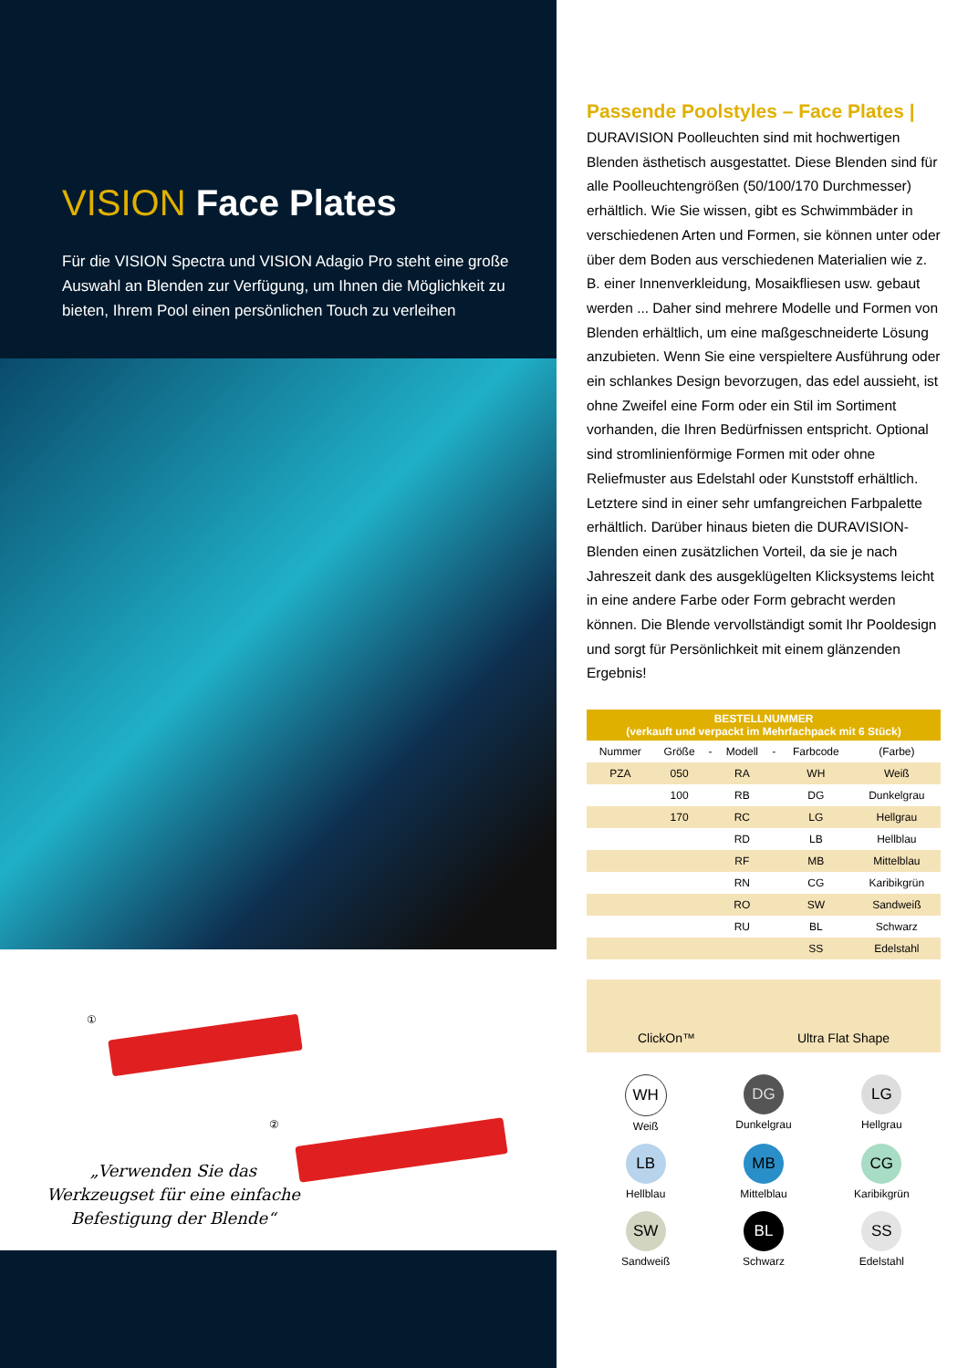VISION Face Plates
Für die VISION Spectra und VISION Adagio Pro steht eine große Auswahl an Blenden zur Verfügung, um Ihnen die Möglichkeit zu bieten, Ihrem Pool einen persönlichen Touch zu verleihen
①
②
„Verwenden Sie das Werkzeugset für eine einfache Befestigung der Blende“
Passende Poolstyles – Face Plates |
DURAVISION Poolleuchten sind mit hochwertigen Blenden ästhetisch ausgestattet. Diese Blenden sind für alle Poolleuchtengrößen (50/100/170 Durchmesser) erhältlich. Wie Sie wissen, gibt es Schwimmbäder in verschiedenen Arten und Formen, sie können unter oder über dem Boden aus verschiedenen Materialien wie z. B. einer Innenverkleidung, Mosaikfliesen usw. gebaut werden ... Daher sind mehrere Modelle und Formen von Blenden erhältlich, um eine maßgeschneiderte Lösung anzubieten. Wenn Sie eine verspieltere Ausführung oder ein schlankes Design bevorzugen, das edel aussieht, ist ohne Zweifel eine Form oder ein Stil im Sortiment vorhanden, die Ihren Bedürfnissen entspricht. Optional sind stromlinienförmige Formen mit oder ohne Reliefmuster aus Edelstahl oder Kunststoff erhältlich. Letztere sind in einer sehr umfangreichen Farbpalette erhältlich. Darüber hinaus bieten die DURAVISION-Blenden einen zusätzlichen Vorteil, da sie je nach Jahreszeit dank des ausgeklügelten Klicksystems leicht in eine andere Farbe oder Form gebracht werden können. Die Blende vervollständigt somit Ihr Pooldesign und sorgt für Persönlichkeit mit einem glänzenden Ergebnis!
| BESTELLNUMMER (verkauft und verpackt im Mehrfachpack mit 6 Stück) | | | | | | |
| --- | --- | --- | --- | --- | --- | --- |
| Nummer | Größe | - | Modell | - | Farbcode | (Farbe) |
| PZA | 050 | | RA | | WH | Weiß |
| | 100 | | RB | | DG | Dunkelgrau |
| | 170 | | RC | | LG | Hellgrau |
| | | | RD | | LB | Hellblau |
| | | | RF | | MB | Mittelblau |
| | | | RN | | CG | Karibikgrün |
| | | | RO | | SW | Sandweiß |
| | | | RU | | BL | Schwarz |
| | | | | | SS | Edelstahl |
ClickOn™ Ultra Flat Shape
WH
Weiß
DG
Dunkelgrau
LG
Hellgrau
LB
Hellblau
MB
Mittelblau
CG
Karibikgrün
SW
Sandweiß
BL
Schwarz
SS
Edelstahl